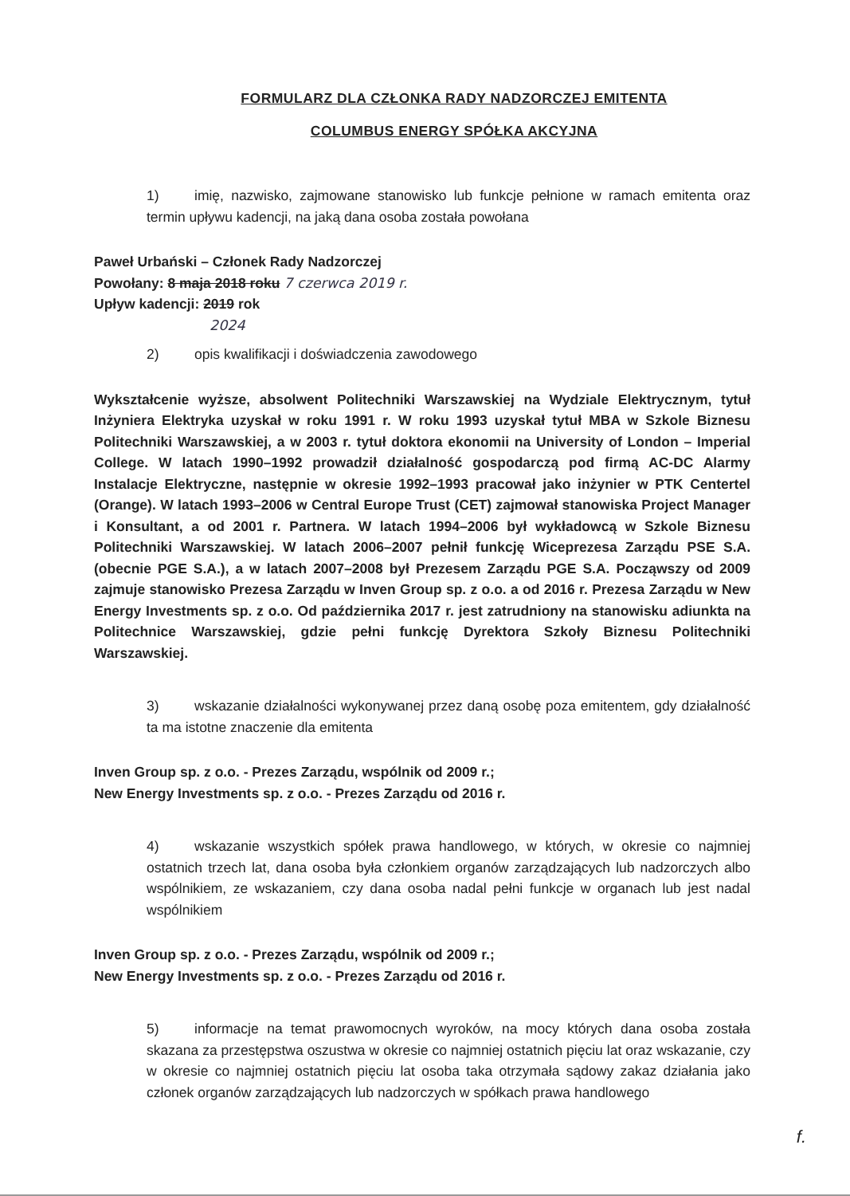FORMULARZ DLA CZŁONKA RADY NADZORCZEJ EMITENTA
COLUMBUS ENERGY SPÓŁKA AKCYJNA
1) imię, nazwisko, zajmowane stanowisko lub funkcje pełnione w ramach emitenta oraz termin upływu kadencji, na jaką dana osoba została powołana
Paweł Urbański – Członek Rady Nadzorczej
Powołany: 8 maja 2018 roku 7 czerwca 2019 r.
Upływ kadencji: 2019 rok
2024
2) opis kwalifikacji i doświadczenia zawodowego
Wykształcenie wyższe, absolwent Politechniki Warszawskiej na Wydziale Elektrycznym, tytuł Inżyniera Elektryka uzyskał w roku 1991 r. W roku 1993 uzyskał tytuł MBA w Szkole Biznesu Politechniki Warszawskiej, a w 2003 r. tytuł doktora ekonomii na University of London – Imperial College. W latach 1990–1992 prowadził działalność gospodarczą pod firmą AC-DC Alarmy Instalacje Elektryczne, następnie w okresie 1992–1993 pracował jako inżynier w PTK Centertel (Orange). W latach 1993–2006 w Central Europe Trust (CET) zajmował stanowiska Project Manager i Konsultant, a od 2001 r. Partnera. W latach 1994–2006 był wykładowcą w Szkole Biznesu Politechniki Warszawskiej. W latach 2006–2007 pełnił funkcję Wiceprezesa Zarządu PSE S.A. (obecnie PGE S.A.), a w latach 2007–2008 był Prezesem Zarządu PGE S.A. Począwszy od 2009 zajmuje stanowisko Prezesa Zarządu w Inven Group sp. z o.o. a od 2016 r. Prezesa Zarządu w New Energy Investments sp. z o.o. Od października 2017 r. jest zatrudniony na stanowisku adiunkta na Politechnice Warszawskiej, gdzie pełni funkcję Dyrektora Szkoły Biznesu Politechniki Warszawskiej.
3) wskazanie działalności wykonywanej przez daną osobę poza emitentem, gdy działalność ta ma istotne znaczenie dla emitenta
Inven Group sp. z o.o. - Prezes Zarządu, wspólnik od 2009 r.;
New Energy Investments sp. z o.o. - Prezes Zarządu od 2016 r.
4) wskazanie wszystkich spółek prawa handlowego, w których, w okresie co najmniej ostatnich trzech lat, dana osoba była członkiem organów zarządzających lub nadzorczych albo wspólnikiem, ze wskazaniem, czy dana osoba nadal pełni funkcje w organach lub jest nadal wspólnikiem
Inven Group sp. z o.o. - Prezes Zarządu, wspólnik od 2009 r.;
New Energy Investments sp. z o.o. - Prezes Zarządu od 2016 r.
5) informacje na temat prawomocnych wyroków, na mocy których dana osoba została skazana za przestępstwa oszustwa w okresie co najmniej ostatnich pięciu lat oraz wskazanie, czy w okresie co najmniej ostatnich pięciu lat osoba taka otrzymała sądowy zakaz działania jako członek organów zarządzających lub nadzorczych w spółkach prawa handlowego
f.